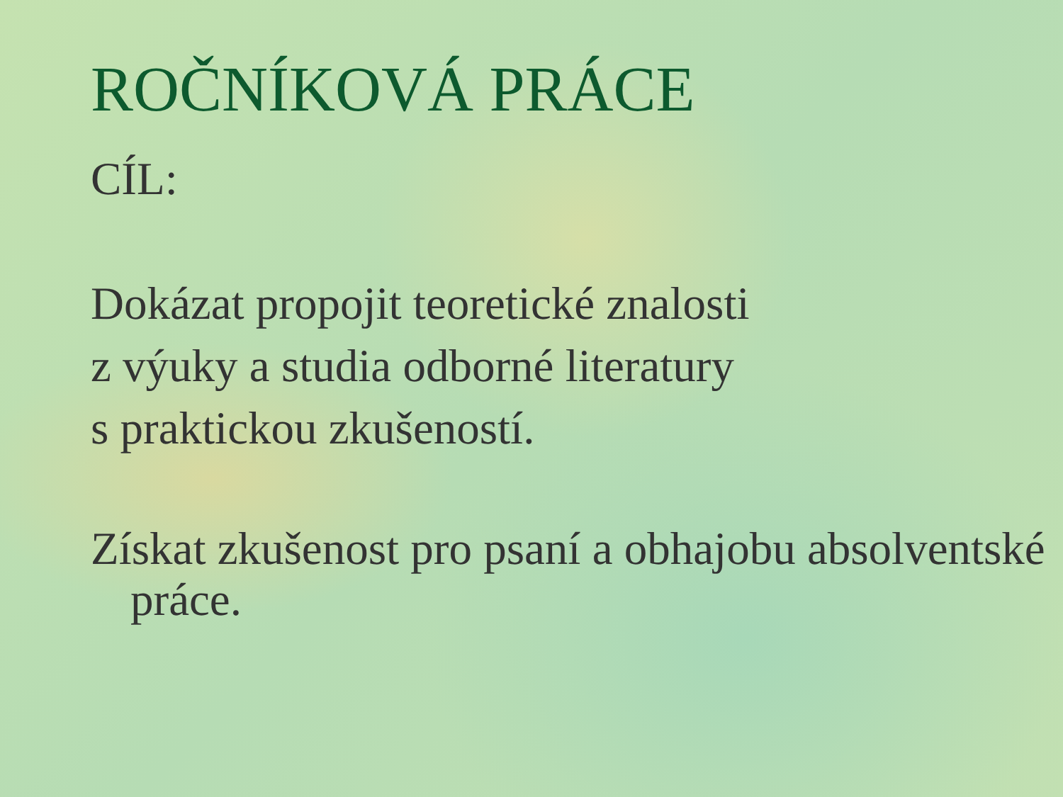ROČNÍKOVÁ PRÁCE
CÍL:
Dokázat propojit teoretické znalosti
z výuky a studia odborné literatury
s praktickou zkušeností.
Získat zkušenost pro psaní a obhajobu absolventské práce.